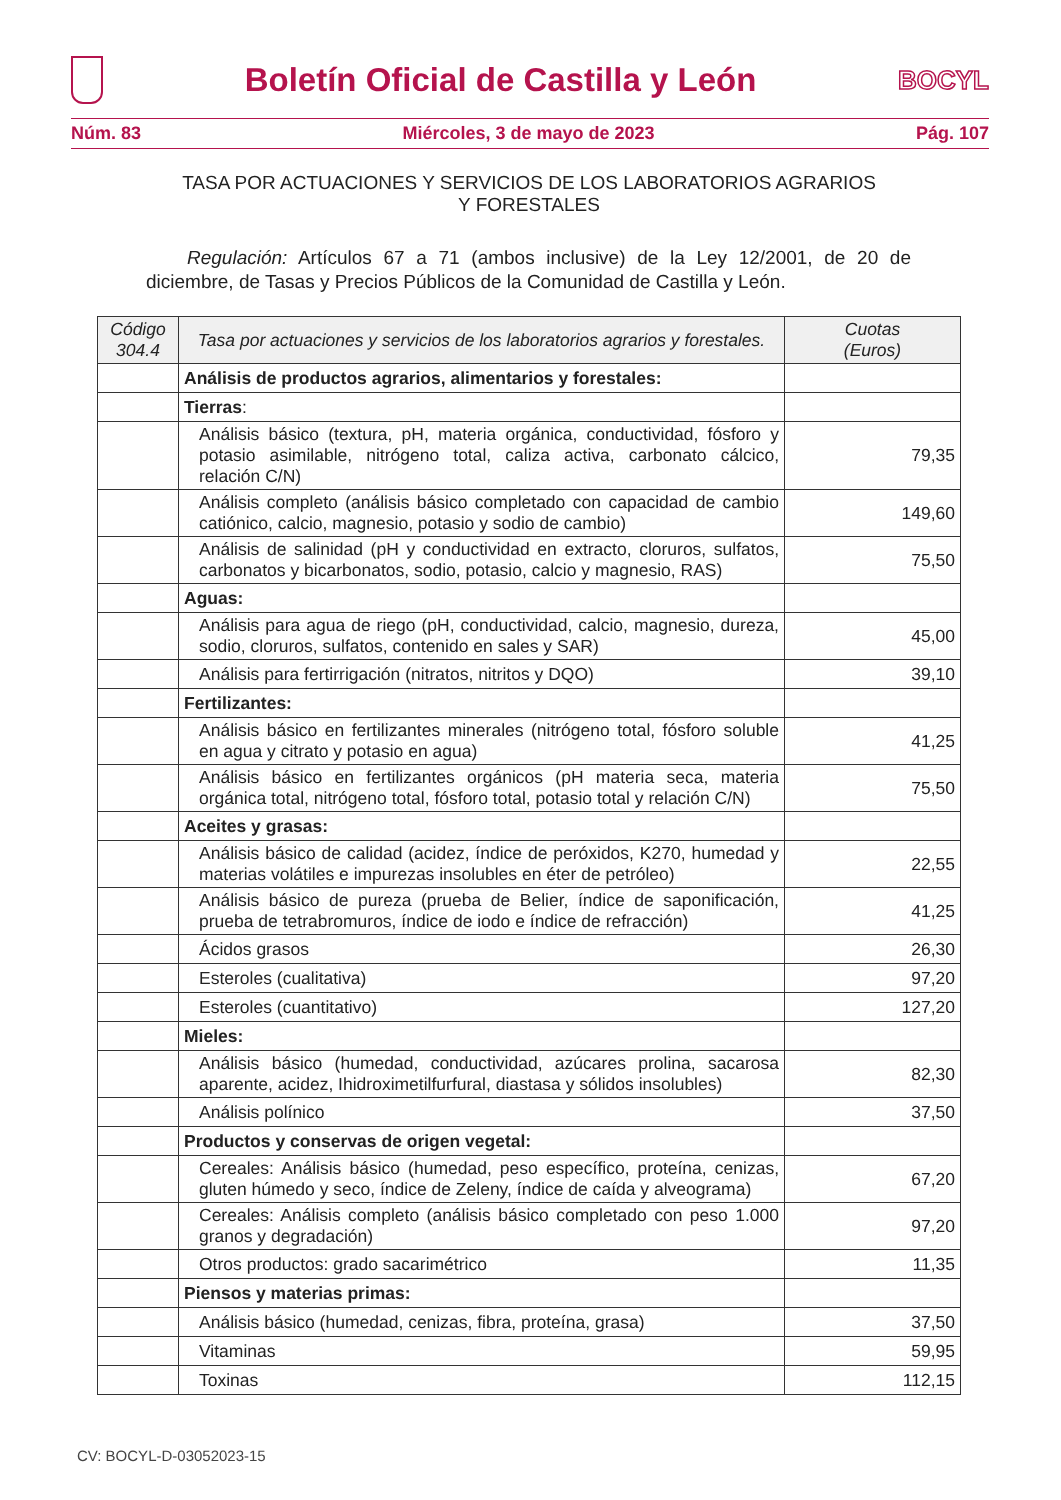Boletín Oficial de Castilla y León
BOCYL
Núm. 83 Miércoles, 3 de mayo de 2023 Pág. 107
TASA POR ACTUACIONES Y SERVICIOS DE LOS LABORATORIOS AGRARIOS
Y FORESTALES
Regulación: Artículos 67 a 71 (ambos inclusive) de la Ley 12/2001, de 20 de diciembre, de Tasas y Precios Públicos de la Comunidad de Castilla y León.
| Código 304.4 | Tasa por actuaciones y servicios de los laboratorios agrarios y forestales. | Cuotas (Euros) |
| --- | --- | --- |
| | Análisis de productos agrarios, alimentarios y forestales: | |
| | Tierras : | |
| | Análisis básico (textura, pH, materia orgánica, conductividad, fósforo y potasio asimilable, nitrógeno total, caliza activa, carbonato cálcico, relación C/N) | 79,35 |
| | Análisis completo (análisis básico completado con capacidad de cambio catiónico, calcio, magnesio, potasio y sodio de cambio) | 149,60 |
| | Análisis de salinidad (pH y conductividad en extracto, cloruros, sulfatos, carbonatos y bicarbonatos, sodio, potasio, calcio y magnesio, RAS) | 75,50 |
| | Aguas: | |
| | Análisis para agua de riego (pH, conductividad, calcio, magnesio, dureza, sodio, cloruros, sulfatos, contenido en sales y SAR) | 45,00 |
| | Análisis para fertirrigación (nitratos, nitritos y DQO) | 39,10 |
| | Fertilizantes: | |
| | Análisis básico en fertilizantes minerales (nitrógeno total, fósforo soluble en agua y citrato y potasio en agua) | 41,25 |
| | Análisis básico en fertilizantes orgánicos (pH materia seca, materia orgánica total, nitrógeno total, fósforo total, potasio total y relación C/N) | 75,50 |
| | Aceites y grasas: | |
| | Análisis básico de calidad (acidez, índice de peróxidos, K270, humedad y materias volátiles e impurezas insolubles en éter de petróleo) | 22,55 |
| | Análisis básico de pureza (prueba de Belier, índice de saponificación, prueba de tetrabromuros, índice de iodo e índice de refracción) | 41,25 |
| | Ácidos grasos | 26,30 |
| | Esteroles (cualitativa) | 97,20 |
| | Esteroles (cuantitativo) | 127,20 |
| | Mieles: | |
| | Análisis básico (humedad, conductividad, azúcares prolina, sacarosa aparente, acidez, Ihidroximetilfurfural, diastasa y sólidos insolubles) | 82,30 |
| | Análisis polínico | 37,50 |
| | Productos y conservas de origen vegetal: | |
| | Cereales: Análisis básico (humedad, peso específico, proteína, cenizas, gluten húmedo y seco, índice de Zeleny, índice de caída y alveograma) | 67,20 |
| | Cereales: Análisis completo (análisis básico completado con peso 1.000 granos y degradación) | 97,20 |
| | Otros productos: grado sacarimétrico | 11,35 |
| | Piensos y materias primas: | |
| | Análisis básico (humedad, cenizas, fibra, proteína, grasa) | 37,50 |
| | Vitaminas | 59,95 |
| | Toxinas | 112,15 |
CV: BOCYL-D-03052023-15